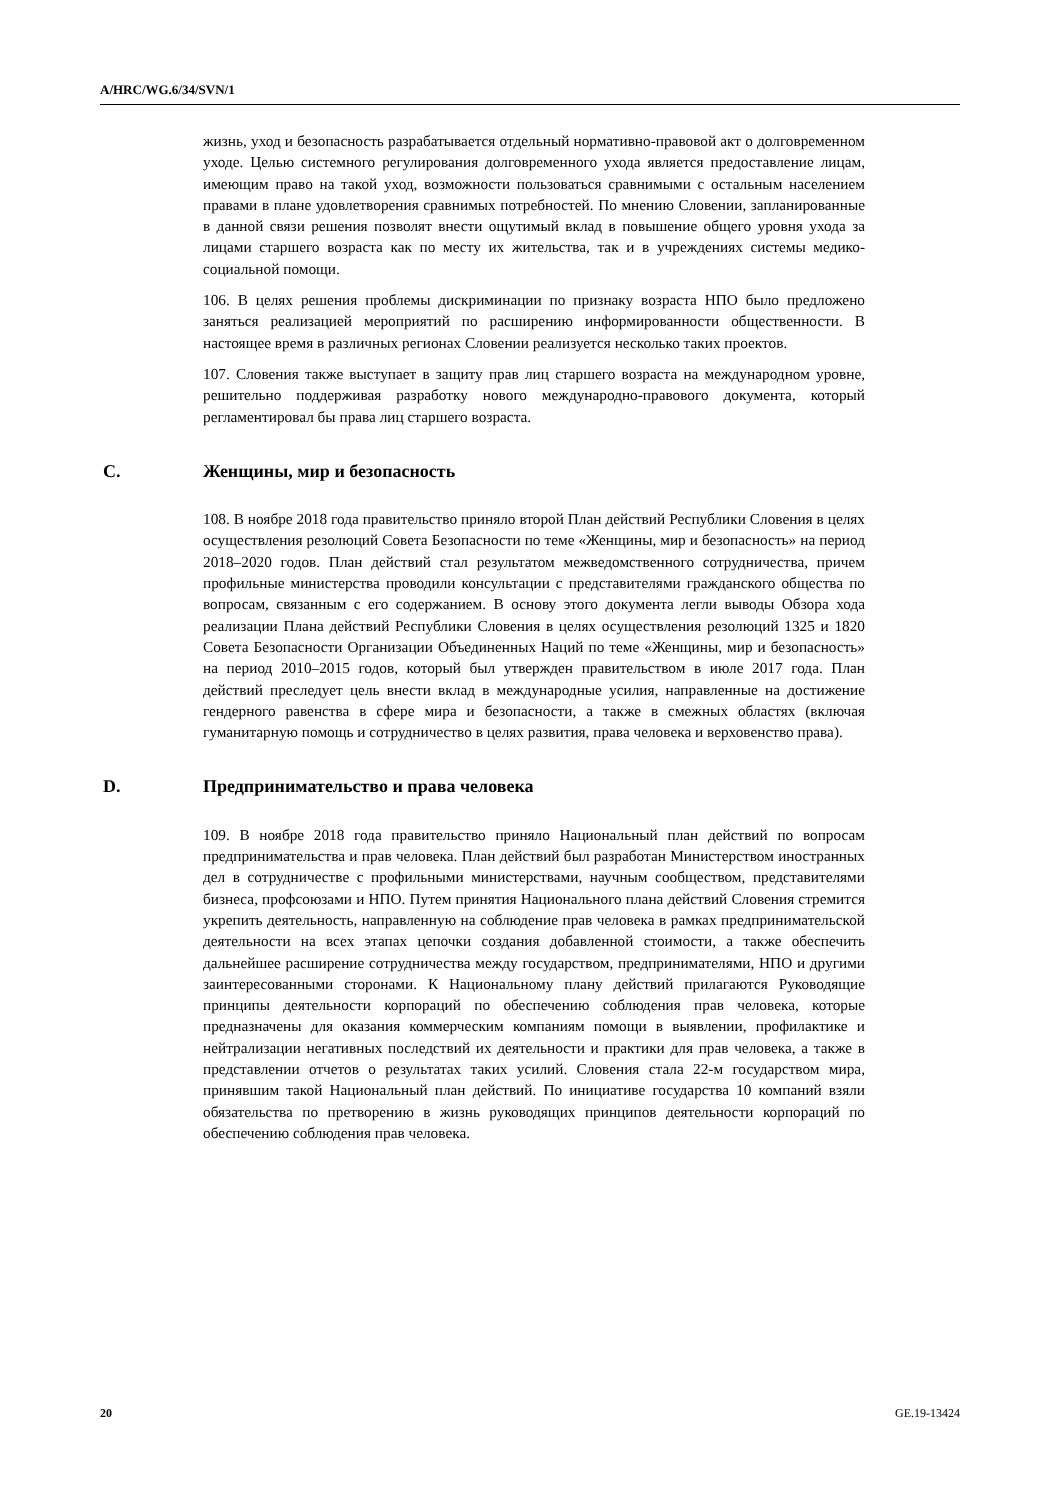A/HRC/WG.6/34/SVN/1
жизнь, уход и безопасность разрабатывается отдельный нормативно-правовой акт о долговременном уходе. Целью системного регулирования долговременного ухода является предоставление лицам, имеющим право на такой уход, возможности пользоваться сравнимыми с остальным населением правами в плане удовлетворения сравнимых потребностей. По мнению Словении, запланированные в данной связи решения позволят внести ощутимый вклад в повышение общего уровня ухода за лицами старшего возраста как по месту их жительства, так и в учреждениях системы медико-социальной помощи.
106. В целях решения проблемы дискриминации по признаку возраста НПО было предложено заняться реализацией мероприятий по расширению информированности общественности. В настоящее время в различных регионах Словении реализуется несколько таких проектов.
107. Словения также выступает в защиту прав лиц старшего возраста на международном уровне, решительно поддерживая разработку нового международно-правового документа, который регламентировал бы права лиц старшего возраста.
C. Женщины, мир и безопасность
108. В ноябре 2018 года правительство приняло второй План действий Республики Словения в целях осуществления резолюций Совета Безопасности по теме «Женщины, мир и безопасность» на период 2018–2020 годов. План действий стал результатом межведомственного сотрудничества, причем профильные министерства проводили консультации с представителями гражданского общества по вопросам, связанным с его содержанием. В основу этого документа легли выводы Обзора хода реализации Плана действий Республики Словения в целях осуществления резолюций 1325 и 1820 Совета Безопасности Организации Объединенных Наций по теме «Женщины, мир и безопасность» на период 2010–2015 годов, который был утвержден правительством в июле 2017 года. План действий преследует цель внести вклад в международные усилия, направленные на достижение гендерного равенства в сфере мира и безопасности, а также в смежных областях (включая гуманитарную помощь и сотрудничество в целях развития, права человека и верховенство права).
D. Предпринимательство и права человека
109. В ноябре 2018 года правительство приняло Национальный план действий по вопросам предпринимательства и прав человека. План действий был разработан Министерством иностранных дел в сотрудничестве с профильными министерствами, научным сообществом, представителями бизнеса, профсоюзами и НПО. Путем принятия Национального плана действий Словения стремится укрепить деятельность, направленную на соблюдение прав человека в рамках предпринимательской деятельности на всех этапах цепочки создания добавленной стоимости, а также обеспечить дальнейшее расширение сотрудничества между государством, предпринимателями, НПО и другими заинтересованными сторонами. К Национальному плану действий прилагаются Руководящие принципы деятельности корпораций по обеспечению соблюдения прав человека, которые предназначены для оказания коммерческим компаниям помощи в выявлении, профилактике и нейтрализации негативных последствий их деятельности и практики для прав человека, а также в представлении отчетов о результатах таких усилий. Словения стала 22-м государством мира, принявшим такой Национальный план действий. По инициативе государства 10 компаний взяли обязательства по претворению в жизнь руководящих принципов деятельности корпораций по обеспечению соблюдения прав человека.
20 GE.19-13424